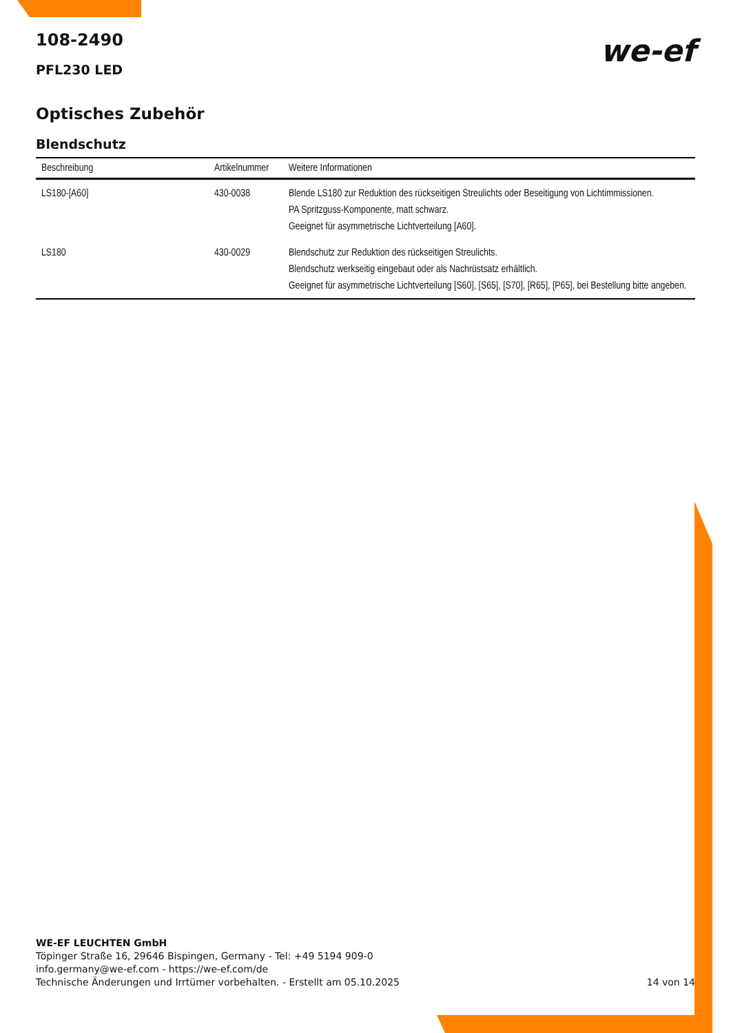108-2490
PFL230 LED
we-ef
Optisches Zubehör
Blendschutz
| Beschreibung | Artikelnummer | Weitere Informationen |
| --- | --- | --- |
| LS180-[A60] | 430-0038 | Blende LS180 zur Reduktion des rückseitigen Streulichts oder Beseitigung von Lichtimmissionen. PA Spritzguss-Komponente, matt schwarz. Geeignet für asymmetrische Lichtverteilung [A60]. |
| LS180 | 430-0029 | Blendschutz zur Reduktion des rückseitigen Streulichts. Blendschutz werkseitig eingebaut oder als Nachrüstsatz erhältlich. Geeignet für asymmetrische Lichtverteilung [S60], [S65], [S70], [R65], [P65], bei Bestellung bitte angeben. |
WE-EF LEUCHTEN GmbH
Töpinger Straße 16, 29646 Bispingen, Germany - Tel: +49 5194 909-0
info.germany@we-ef.com - https://we-ef.com/de
Technische Änderungen und Irrtümer vorbehalten. - Erstellt am 05.10.2025 14 von 14